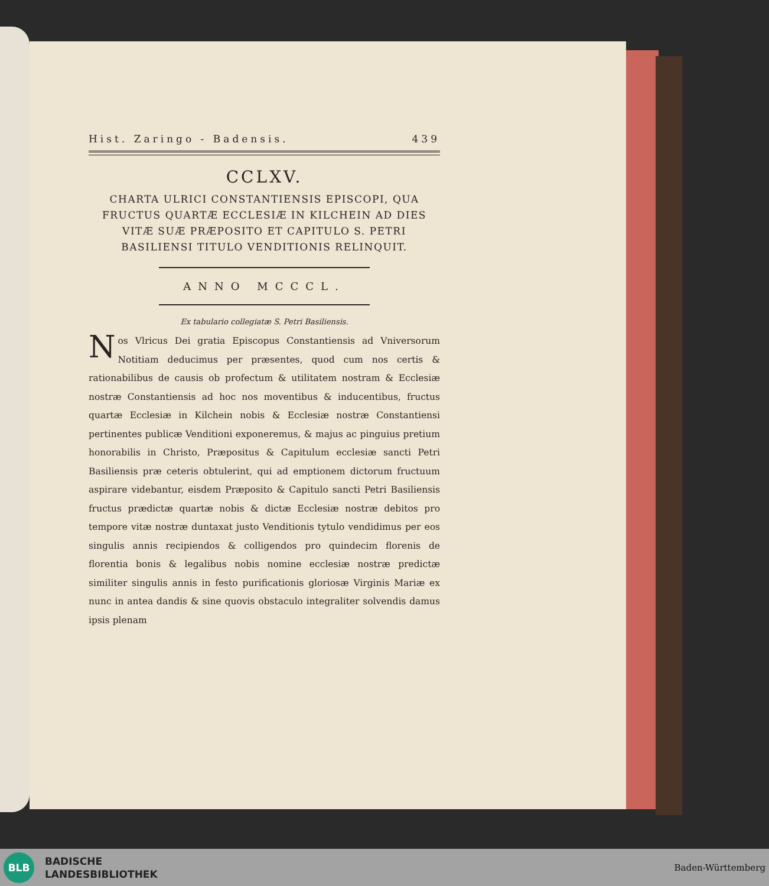Hist. Zaringo - Badensis. 439
CCLXV.
CHARTA ULRICI CONSTANTIENSIS EPISCOPI, QUA FRUCTUS QUARTÆ ECCLESIÆ IN KILCHEIN AD DIES VITÆ SUÆ PRÆPOSITO ET CAPITULO S. PETRI BASILIENSI TITULO VENDITIONIS RELINQUIT.
ANNO MCCCL.
Ex tabulario collegiatæ S. Petri Basiliensis.
Nos Vlricus Dei gratia Episcopus Constantiensis ad Vniversorum Notitiam deducimus per præsentes, quod cum nos certis & rationabilibus de causis ob profectum & utilitatem nostram & Ecclesiæ nostræ Constantiensis ad hoc nos moventibus & inducentibus, fructus quartæ Ecclesiæ in Kilchein nobis & Ecclesiæ nostræ Constantiensi pertinentes publicæ Venditioni exponeremus, & majus ac pinguius pretium honorabilis in Christo, Præpositus & Capitulum ecclesiæ sancti Petri Basiliensis præ ceteris obtulerint, qui ad emptionem dictorum fructuum aspirare videbantur, eisdem Præposito & Capitulo sancti Petri Basiliensis fructus prædictæ quartæ nobis & dictæ Ecclesiæ nostræ debitos pro tempore vitæ nostræ duntaxat justo Venditionis tytulo vendidimus per eos singulis annis recipiendos & colligendos pro quindecim florenis de florentia bonis & legalibus nobis nomine ecclesiæ nostræ predictæ similiter singulis annis in festo purificationis gloriosæ Virginis Mariæ ex nunc in antea dandis & sine quovis obstaculo integraliter solvendis damus ipsis plenam
BLB
BADISCHE
LANDESBIBLIOTHEK
Baden-Württemberg